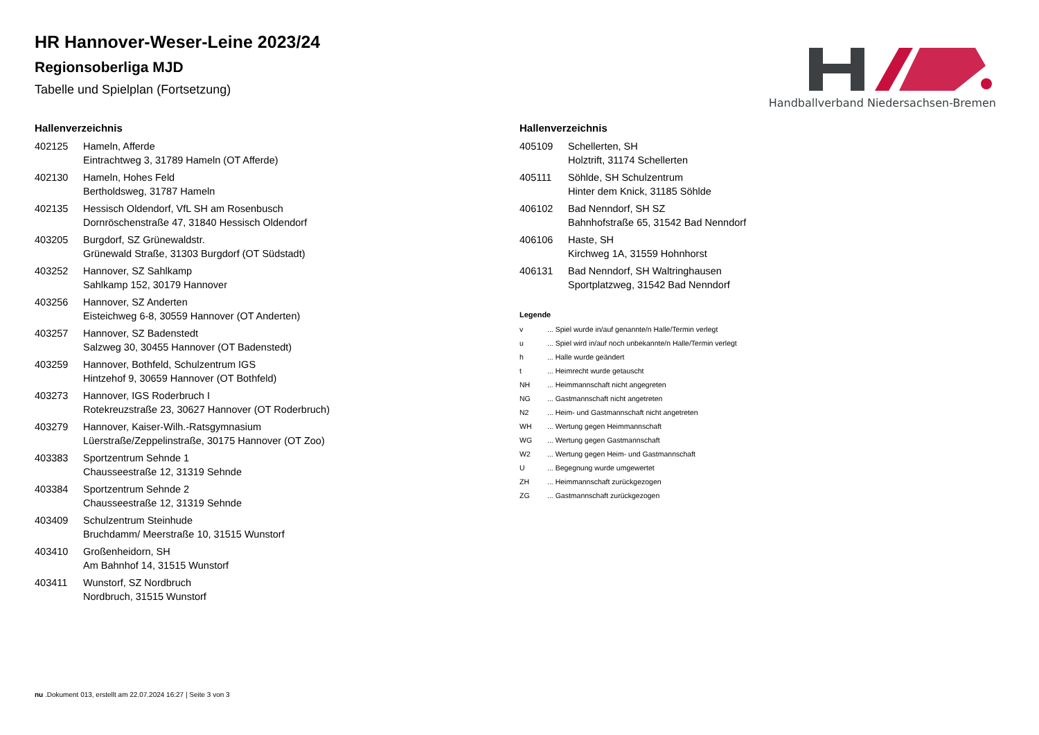Handballverband Niedersachsen-Bremen
HR Hannover-Weser-Leine 2023/24
Regionsoberliga MJD
Tabelle und Spielplan (Fortsetzung)
Hallenverzeichnis
| 402125 | Hameln, Afferde Eintrachtweg 3, 31789 Hameln (OT Afferde) |
| 402130 | Hameln, Hohes Feld Bertholdsweg, 31787 Hameln |
| 402135 | Hessisch Oldendorf, VfL SH am Rosenbusch Dornröschenstraße 47, 31840 Hessisch Oldendorf |
| 403205 | Burgdorf, SZ Grünewaldstr. Grünewald Straße, 31303 Burgdorf (OT Südstadt) |
| 403252 | Hannover, SZ Sahlkamp Sahlkamp 152, 30179 Hannover |
| 403256 | Hannover, SZ Anderten Eisteichweg 6-8, 30559 Hannover (OT Anderten) |
| 403257 | Hannover, SZ Badenstedt Salzweg 30, 30455 Hannover (OT Badenstedt) |
| 403259 | Hannover, Bothfeld, Schulzentrum IGS Hintzehof 9, 30659 Hannover (OT Bothfeld) |
| 403273 | Hannover, IGS Roderbruch I Rotekreuzstraße 23, 30627 Hannover (OT Roderbruch) |
| 403279 | Hannover, Kaiser-Wilh.-Ratsgymnasium Lüerstraße/Zeppelinstraße, 30175 Hannover (OT Zoo) |
| 403383 | Sportzentrum Sehnde 1 Chausseestraße 12, 31319 Sehnde |
| 403384 | Sportzentrum Sehnde 2 Chausseestraße 12, 31319 Sehnde |
| 403409 | Schulzentrum Steinhude Bruchdamm/ Meerstraße 10, 31515 Wunstorf |
| 403410 | Großenheidorn, SH Am Bahnhof 14, 31515 Wunstorf |
| 403411 | Wunstorf, SZ Nordbruch Nordbruch, 31515 Wunstorf |
Hallenverzeichnis
| 405109 | Schellerten, SH Holztrift, 31174 Schellerten |
| 405111 | Söhlde, SH Schulzentrum Hinter dem Knick, 31185 Söhlde |
| 406102 | Bad Nenndorf, SH SZ Bahnhofstraße 65, 31542 Bad Nenndorf |
| 406106 | Haste, SH Kirchweg 1A, 31559 Hohnhorst |
| 406131 | Bad Nenndorf, SH Waltringhausen Sportplatzweg, 31542 Bad Nenndorf |
Legende
| v | ... Spiel wurde in/auf genannte/n Halle/Termin verlegt |
| u | ... Spiel wird in/auf noch unbekannte/n Halle/Termin verlegt |
| h | ... Halle wurde geändert |
| t | ... Heimrecht wurde getauscht |
| NH | ... Heimmannschaft nicht angegreten |
| NG | ... Gastmannschaft nicht angetreten |
| N2 | ... Heim- und Gastmannschaft nicht angetreten |
| WH | ... Wertung gegen Heimmannschaft |
| WG | ... Wertung gegen Gastmannschaft |
| W2 | ... Wertung gegen Heim- und Gastmannschaft |
| U | ... Begegnung wurde umgewertet |
| ZH | ... Heimmannschaft zurückgezogen |
| ZG | ... Gastmannschaft zurückgezogen |
nu .Dokument 013, erstellt am 22.07.2024 16:27 | Seite 3 von 3